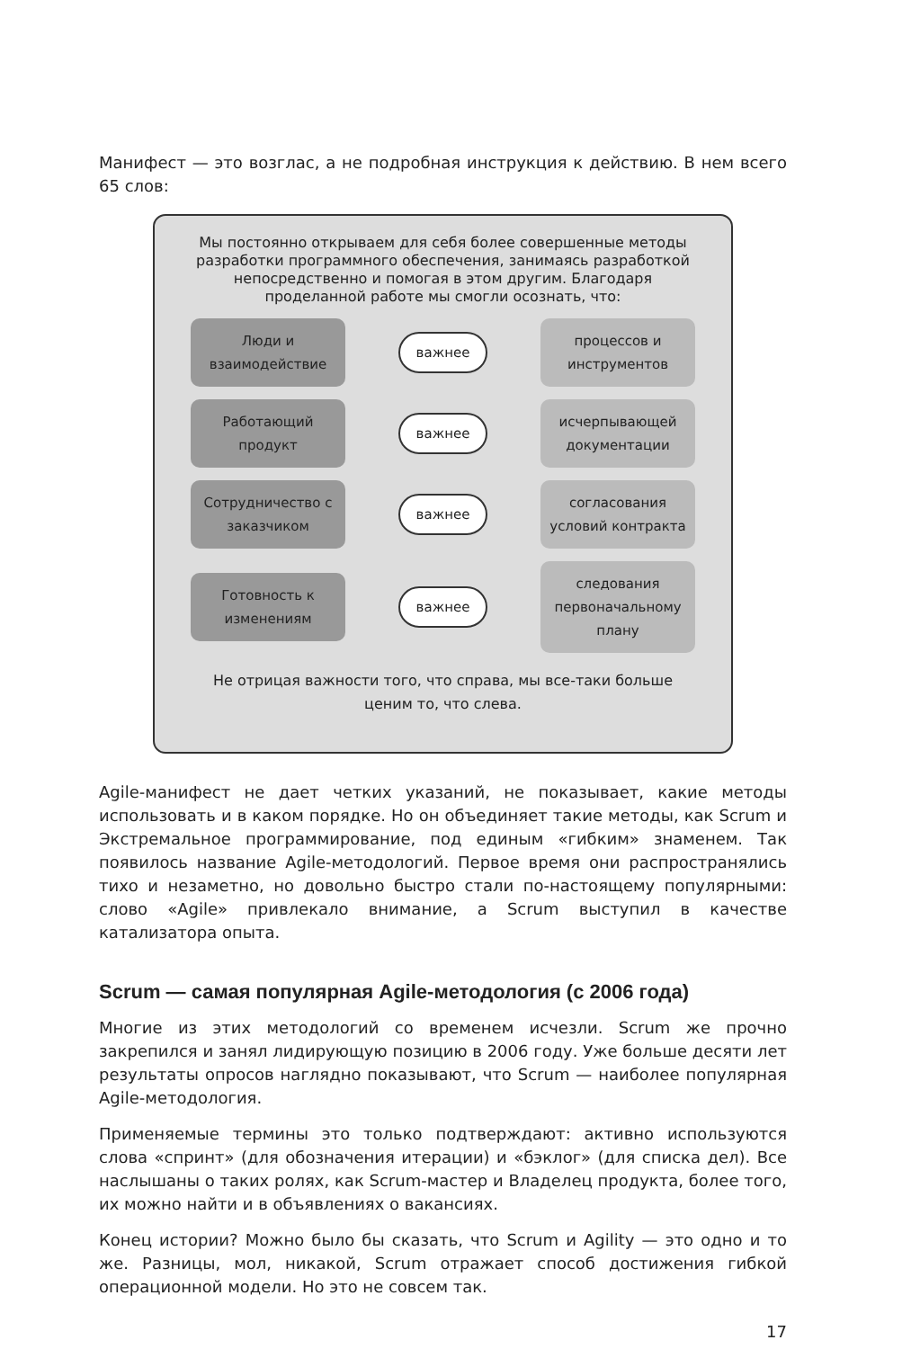Манифест — это возглас, а не подробная инструкция к действию. В нем всего 65 слов:
Мы постоянно открываем для себя более совершенные методы разработки программного обеспечения, занимаясь разработкой непосредственно и помогая в этом другим. Благодаря проделанной работе мы смогли осознать, что:
Люди и взаимодействие
важнее
процессов и инструментов
Работающий продукт
важнее
исчерпывающей документации
Сотрудничество с заказчиком
важнее
согласования условий контракта
Готовность к изменениям
важнее
следования первоначальному плану
Не отрицая важности того, что справа, мы все-таки больше ценим то, что слева.
Agile-манифест не дает четких указаний, не показывает, какие методы использовать и в каком порядке. Но он объединяет такие методы, как Scrum и Экстремальное программирование, под единым «гибким» знаменем. Так появилось название Agile-методологий. Первое время они распространялись тихо и незаметно, но довольно быстро стали по-настоящему популярными: слово «Agile» привлекало внимание, а Scrum выступил в качестве катализатора опыта.
Scrum — самая популярная Agile-методология (с 2006 года)
Многие из этих методологий со временем исчезли. Scrum же прочно закрепился и занял лидирующую позицию в 2006 году. Уже больше десяти лет результаты опросов наглядно показывают, что Scrum — наиболее популярная Agile-методология.
Применяемые термины это только подтверждают: активно используются слова «спринт» (для обозначения итерации) и «бэклог» (для списка дел). Все наслышаны о таких ролях, как Scrum-мастер и Владелец продукта, более того, их можно найти и в объявлениях о вакансиях.
Конец истории? Можно было бы сказать, что Scrum и Agility — это одно и то же. Разницы, мол, никакой, Scrum отражает способ достижения гибкой операционной модели. Но это не совсем так.
17